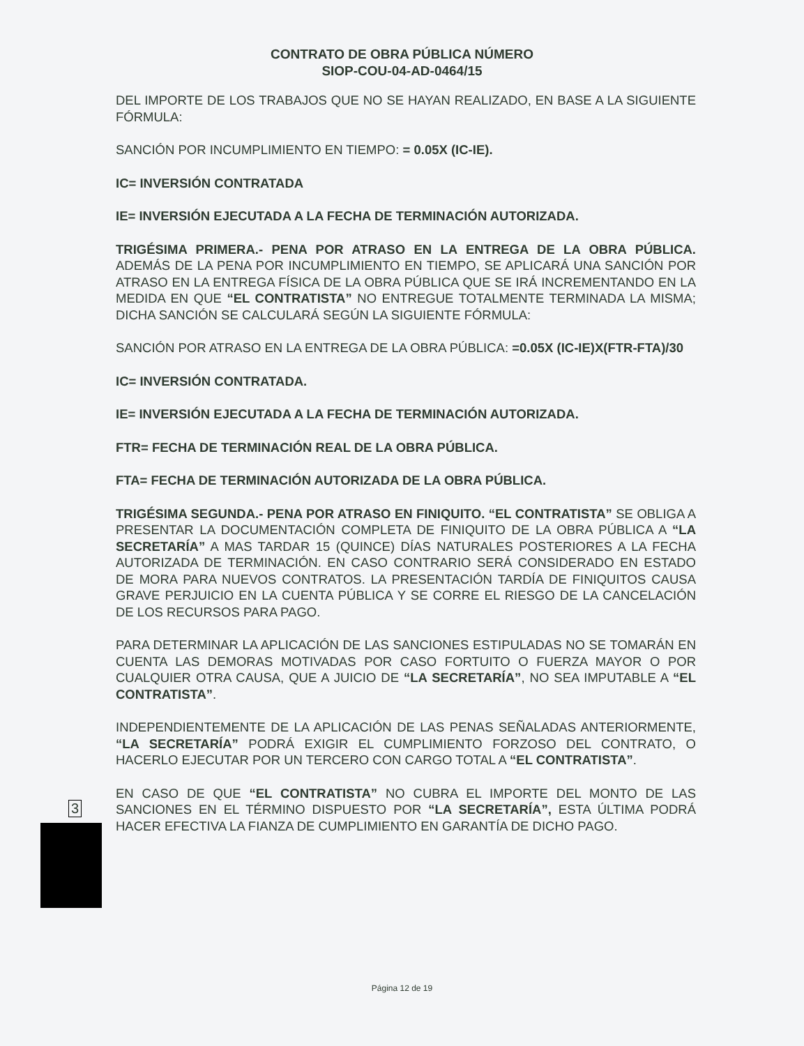CONTRATO DE OBRA PÚBLICA NÚMERO
SIOP-COU-04-AD-0464/15
DEL IMPORTE DE LOS TRABAJOS QUE NO SE HAYAN REALIZADO, EN BASE A LA SIGUIENTE FÓRMULA:
SANCIÓN POR INCUMPLIMIENTO EN TIEMPO: = 0.05X (IC-IE).
IC= INVERSIÓN CONTRATADA
IE= INVERSIÓN EJECUTADA A LA FECHA DE TERMINACIÓN AUTORIZADA.
TRIGÉSIMA PRIMERA.- PENA POR ATRASO EN LA ENTREGA DE LA OBRA PÚBLICA. ADEMÁS DE LA PENA POR INCUMPLIMIENTO EN TIEMPO, SE APLICARÁ UNA SANCIÓN POR ATRASO EN LA ENTREGA FÍSICA DE LA OBRA PÚBLICA QUE SE IRÁ INCREMENTANDO EN LA MEDIDA EN QUE “EL CONTRATISTA” NO ENTREGUE TOTALMENTE TERMINADA LA MISMA; DICHA SANCIÓN SE CALCULARÁ SEGÚN LA SIGUIENTE FÓRMULA:
SANCIÓN POR ATRASO EN LA ENTREGA DE LA OBRA PÚBLICA: =0.05X (IC-IE)X(FTR-FTA)/30
IC= INVERSIÓN CONTRATADA.
IE= INVERSIÓN EJECUTADA A LA FECHA DE TERMINACIÓN AUTORIZADA.
FTR= FECHA DE TERMINACIÓN REAL DE LA OBRA PÚBLICA.
FTA= FECHA DE TERMINACIÓN AUTORIZADA DE LA OBRA PÚBLICA.
TRIGÉSIMA SEGUNDA.- PENA POR ATRASO EN FINIQUITO. “EL CONTRATISTA” SE OBLIGA A PRESENTAR LA DOCUMENTACIÓN COMPLETA DE FINIQUITO DE LA OBRA PÚBLICA A “LA SECRETARÍA” A MAS TARDAR 15 (QUINCE) DÍAS NATURALES POSTERIORES A LA FECHA AUTORIZADA DE TERMINACIÓN. EN CASO CONTRARIO SERÁ CONSIDERADO EN ESTADO DE MORA PARA NUEVOS CONTRATOS. LA PRESENTACIÓN TARDÍA DE FINIQUITOS CAUSA GRAVE PERJUICIO EN LA CUENTA PÚBLICA Y SE CORRE EL RIESGO DE LA CANCELACIÓN DE LOS RECURSOS PARA PAGO.
PARA DETERMINAR LA APLICACIÓN DE LAS SANCIONES ESTIPULADAS NO SE TOMARÁN EN CUENTA LAS DEMORAS MOTIVADAS POR CASO FORTUITO O FUERZA MAYOR O POR CUALQUIER OTRA CAUSA, QUE A JUICIO DE “LA SECRETARÍA”, NO SEA IMPUTABLE A “EL CONTRATISTA”.
INDEPENDIENTEMENTE DE LA APLICACIÓN DE LAS PENAS SEÑALADAS ANTERIORMENTE, “LA SECRETARÍA” PODRÁ EXIGIR EL CUMPLIMIENTO FORZOSO DEL CONTRATO, O HACERLO EJECUTAR POR UN TERCERO CON CARGO TOTAL A “EL CONTRATISTA”.
EN CASO DE QUE “EL CONTRATISTA” NO CUBRA EL IMPORTE DEL MONTO DE LAS SANCIONES EN EL TÉRMINO DISPUESTO POR “LA SECRETARÍA”, ESTA ÚLTIMA PODRÁ HACER EFECTIVA LA FIANZA DE CUMPLIMIENTO EN GARANTÍA DE DICHO PAGO.
3
Página 12 de 19